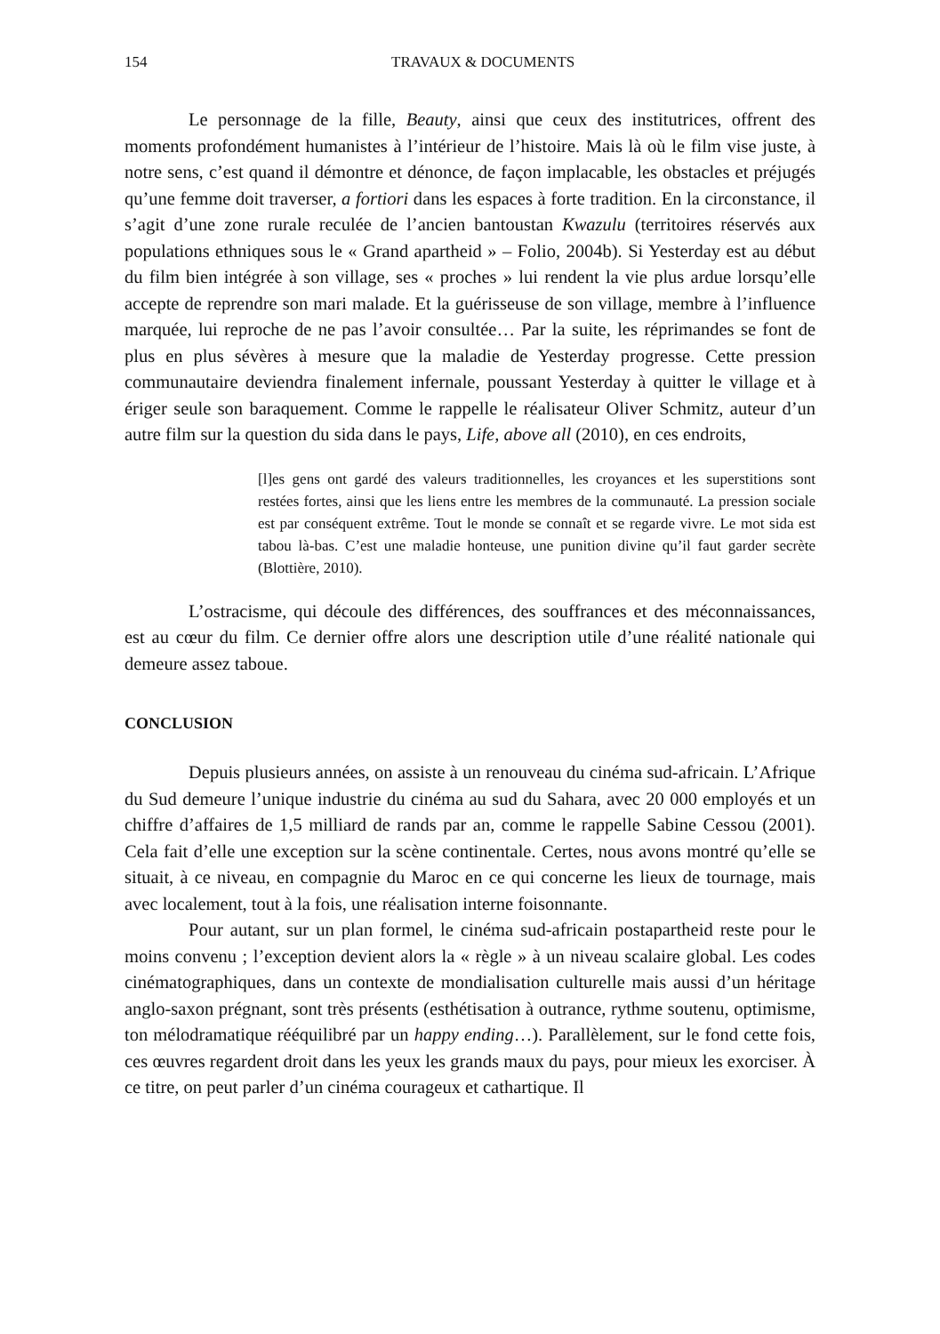154 TRAVAUX & DOCUMENTS
Le personnage de la fille, Beauty, ainsi que ceux des institutrices, offrent des moments profondément humanistes à l’intérieur de l’histoire. Mais là où le film vise juste, à notre sens, c’est quand il démontre et dénonce, de façon implacable, les obstacles et préjugés qu’une femme doit traverser, a fortiori dans les espaces à forte tradition. En la circonstance, il s’agit d’une zone rurale reculée de l’ancien bantoustan Kwazulu (territoires réservés aux populations ethniques sous le « Grand apartheid » – Folio, 2004b). Si Yesterday est au début du film bien intégrée à son village, ses « proches » lui rendent la vie plus ardue lorsqu’elle accepte de reprendre son mari malade. Et la guérisseuse de son village, membre à l’influence marquée, lui reproche de ne pas l’avoir consultée… Par la suite, les réprimandes se font de plus en plus sévères à mesure que la maladie de Yesterday progresse. Cette pression communautaire deviendra finalement infernale, poussant Yesterday à quitter le village et à ériger seule son baraquement. Comme le rappelle le réalisateur Oliver Schmitz, auteur d’un autre film sur la question du sida dans le pays, Life, above all (2010), en ces endroits,
[l]es gens ont gardé des valeurs traditionnelles, les croyances et les superstitions sont restées fortes, ainsi que les liens entre les membres de la communauté. La pression sociale est par conséquent extrême. Tout le monde se connaît et se regarde vivre. Le mot sida est tabou là-bas. C’est une maladie honteuse, une punition divine qu’il faut garder secrète (Blottière, 2010).
L’ostracisme, qui découle des différences, des souffrances et des méconnaissances, est au cœur du film. Ce dernier offre alors une description utile d’une réalité nationale qui demeure assez taboue.
CONCLUSION
Depuis plusieurs années, on assiste à un renouveau du cinéma sud-africain. L’Afrique du Sud demeure l’unique industrie du cinéma au sud du Sahara, avec 20 000 employés et un chiffre d’affaires de 1,5 milliard de rands par an, comme le rappelle Sabine Cessou (2001). Cela fait d’elle une exception sur la scène continentale. Certes, nous avons montré qu’elle se situait, à ce niveau, en compagnie du Maroc en ce qui concerne les lieux de tournage, mais avec localement, tout à la fois, une réalisation interne foisonnante.
Pour autant, sur un plan formel, le cinéma sud-africain postapartheid reste pour le moins convenu ; l’exception devient alors la « règle » à un niveau scalaire global. Les codes cinématographiques, dans un contexte de mondialisation culturelle mais aussi d’un héritage anglo-saxon prégnant, sont très présents (esthétisation à outrance, rythme soutenu, optimisme, ton mélodramatique rééquilibré par un happy ending…). Parallèlement, sur le fond cette fois, ces œuvres regardent droit dans les yeux les grands maux du pays, pour mieux les exorciser. À ce titre, on peut parler d’un cinéma courageux et cathartique. Il